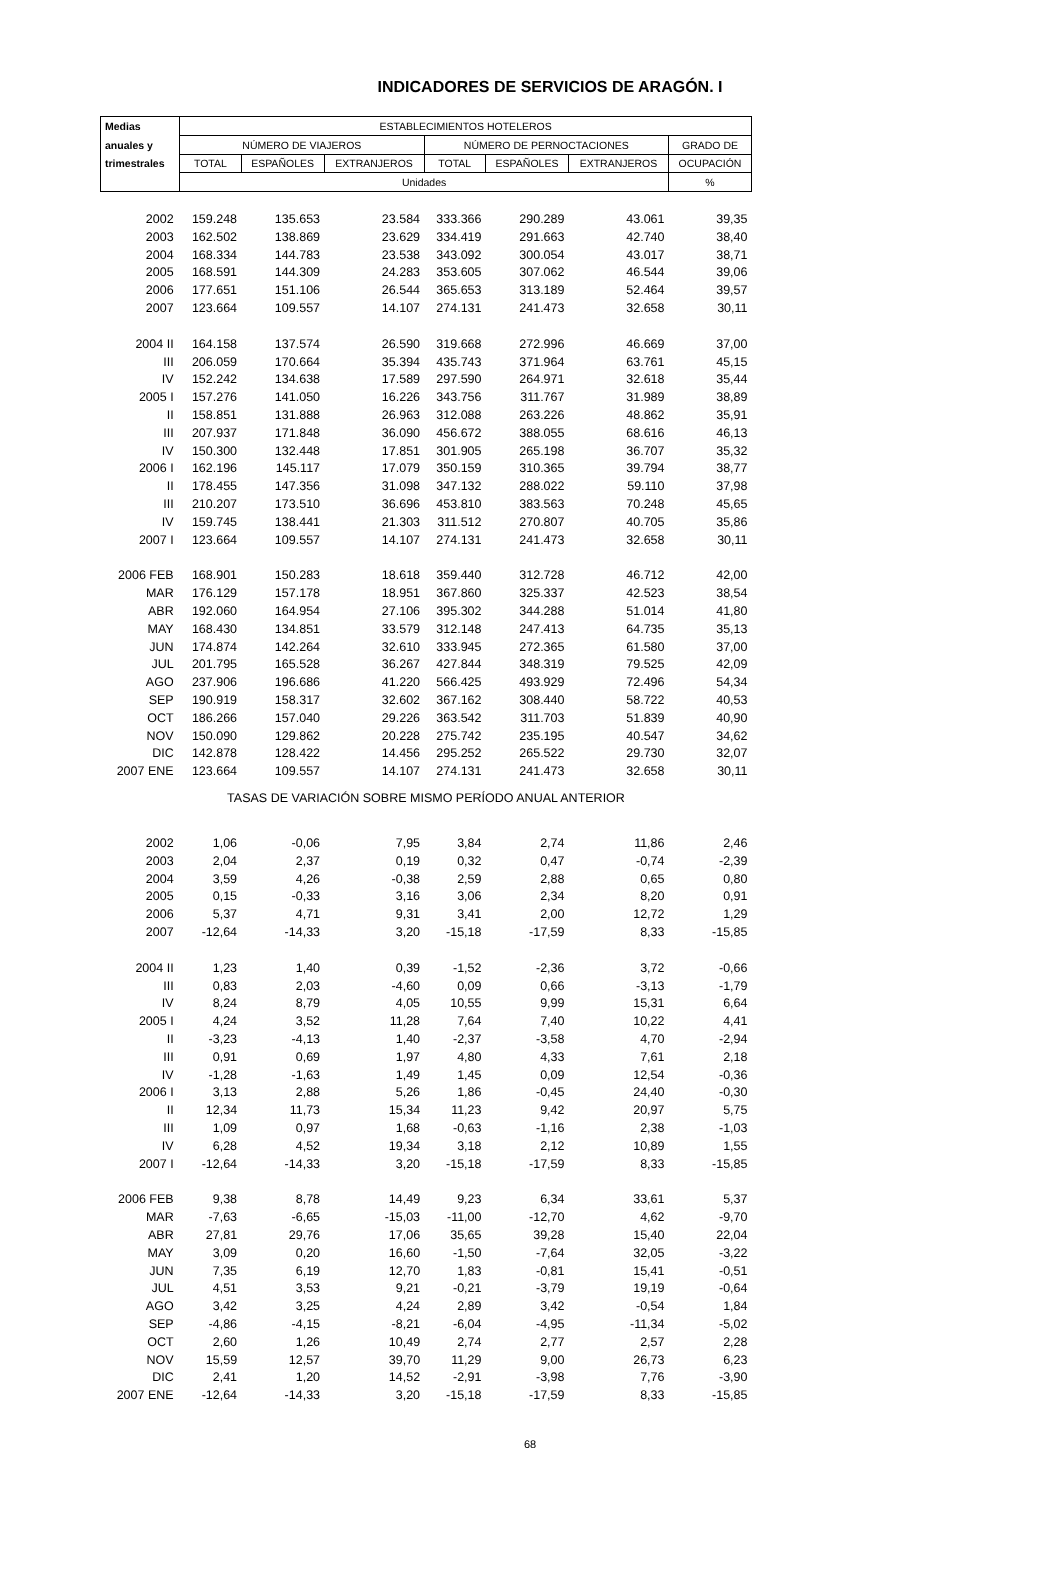INDICADORES DE SERVICIOS DE ARAGÓN. I
| Medias | ESTABLECIMIENTOS HOTELEROS | | | | | | |
| --- | --- | --- | --- | --- | --- | --- | --- |
| anuales y | NÚMERO DE VIAJEROS | | | NÚMERO DE PERNOCTACIONES | | | GRADO DE |
| trimestrales | TOTAL | ESPAÑOLES | EXTRANJEROS | TOTAL | ESPAÑOLES | EXTRANJEROS | OCUPACIÓN |
| | Unidades | | | | | | % |
| 2002 | 159.248 | 135.653 | 23.584 | 333.366 | 290.289 | 43.061 | 39,35 |
| 2003 | 162.502 | 138.869 | 23.629 | 334.419 | 291.663 | 42.740 | 38,40 |
| 2004 | 168.334 | 144.783 | 23.538 | 343.092 | 300.054 | 43.017 | 38,71 |
| 2005 | 168.591 | 144.309 | 24.283 | 353.605 | 307.062 | 46.544 | 39,06 |
| 2006 | 177.651 | 151.106 | 26.544 | 365.653 | 313.189 | 52.464 | 39,57 |
| 2007 | 123.664 | 109.557 | 14.107 | 274.131 | 241.473 | 32.658 | 30,11 |
| 2004 II | 164.158 | 137.574 | 26.590 | 319.668 | 272.996 | 46.669 | 37,00 |
| III | 206.059 | 170.664 | 35.394 | 435.743 | 371.964 | 63.761 | 45,15 |
| IV | 152.242 | 134.638 | 17.589 | 297.590 | 264.971 | 32.618 | 35,44 |
| 2005 I | 157.276 | 141.050 | 16.226 | 343.756 | 311.767 | 31.989 | 38,89 |
| II | 158.851 | 131.888 | 26.963 | 312.088 | 263.226 | 48.862 | 35,91 |
| III | 207.937 | 171.848 | 36.090 | 456.672 | 388.055 | 68.616 | 46,13 |
| IV | 150.300 | 132.448 | 17.851 | 301.905 | 265.198 | 36.707 | 35,32 |
| 2006 I | 162.196 | 145.117 | 17.079 | 350.159 | 310.365 | 39.794 | 38,77 |
| II | 178.455 | 147.356 | 31.098 | 347.132 | 288.022 | 59.110 | 37,98 |
| III | 210.207 | 173.510 | 36.696 | 453.810 | 383.563 | 70.248 | 45,65 |
| IV | 159.745 | 138.441 | 21.303 | 311.512 | 270.807 | 40.705 | 35,86 |
| 2007 I | 123.664 | 109.557 | 14.107 | 274.131 | 241.473 | 32.658 | 30,11 |
| 2006 FEB | 168.901 | 150.283 | 18.618 | 359.440 | 312.728 | 46.712 | 42,00 |
| MAR | 176.129 | 157.178 | 18.951 | 367.860 | 325.337 | 42.523 | 38,54 |
| ABR | 192.060 | 164.954 | 27.106 | 395.302 | 344.288 | 51.014 | 41,80 |
| MAY | 168.430 | 134.851 | 33.579 | 312.148 | 247.413 | 64.735 | 35,13 |
| JUN | 174.874 | 142.264 | 32.610 | 333.945 | 272.365 | 61.580 | 37,00 |
| JUL | 201.795 | 165.528 | 36.267 | 427.844 | 348.319 | 79.525 | 42,09 |
| AGO | 237.906 | 196.686 | 41.220 | 566.425 | 493.929 | 72.496 | 54,34 |
| SEP | 190.919 | 158.317 | 32.602 | 367.162 | 308.440 | 58.722 | 40,53 |
| OCT | 186.266 | 157.040 | 29.226 | 363.542 | 311.703 | 51.839 | 40,90 |
| NOV | 150.090 | 129.862 | 20.228 | 275.742 | 235.195 | 40.547 | 34,62 |
| DIC | 142.878 | 128.422 | 14.456 | 295.252 | 265.522 | 29.730 | 32,07 |
| 2007 ENE | 123.664 | 109.557 | 14.107 | 274.131 | 241.473 | 32.658 | 30,11 |
| TASAS DE VARIACIÓN SOBRE MISMO PERÍODO ANUAL ANTERIOR | | | | | | | |
| 2002 | 1,06 | -0,06 | 7,95 | 3,84 | 2,74 | 11,86 | 2,46 |
| 2003 | 2,04 | 2,37 | 0,19 | 0,32 | 0,47 | -0,74 | -2,39 |
| 2004 | 3,59 | 4,26 | -0,38 | 2,59 | 2,88 | 0,65 | 0,80 |
| 2005 | 0,15 | -0,33 | 3,16 | 3,06 | 2,34 | 8,20 | 0,91 |
| 2006 | 5,37 | 4,71 | 9,31 | 3,41 | 2,00 | 12,72 | 1,29 |
| 2007 | -12,64 | -14,33 | 3,20 | -15,18 | -17,59 | 8,33 | -15,85 |
| 2004 II | 1,23 | 1,40 | 0,39 | -1,52 | -2,36 | 3,72 | -0,66 |
| III | 0,83 | 2,03 | -4,60 | 0,09 | 0,66 | -3,13 | -1,79 |
| IV | 8,24 | 8,79 | 4,05 | 10,55 | 9,99 | 15,31 | 6,64 |
| 2005 I | 4,24 | 3,52 | 11,28 | 7,64 | 7,40 | 10,22 | 4,41 |
| II | -3,23 | -4,13 | 1,40 | -2,37 | -3,58 | 4,70 | -2,94 |
| III | 0,91 | 0,69 | 1,97 | 4,80 | 4,33 | 7,61 | 2,18 |
| IV | -1,28 | -1,63 | 1,49 | 1,45 | 0,09 | 12,54 | -0,36 |
| 2006 I | 3,13 | 2,88 | 5,26 | 1,86 | -0,45 | 24,40 | -0,30 |
| II | 12,34 | 11,73 | 15,34 | 11,23 | 9,42 | 20,97 | 5,75 |
| III | 1,09 | 0,97 | 1,68 | -0,63 | -1,16 | 2,38 | -1,03 |
| IV | 6,28 | 4,52 | 19,34 | 3,18 | 2,12 | 10,89 | 1,55 |
| 2007 I | -12,64 | -14,33 | 3,20 | -15,18 | -17,59 | 8,33 | -15,85 |
| 2006 FEB | 9,38 | 8,78 | 14,49 | 9,23 | 6,34 | 33,61 | 5,37 |
| MAR | -7,63 | -6,65 | -15,03 | -11,00 | -12,70 | 4,62 | -9,70 |
| ABR | 27,81 | 29,76 | 17,06 | 35,65 | 39,28 | 15,40 | 22,04 |
| MAY | 3,09 | 0,20 | 16,60 | -1,50 | -7,64 | 32,05 | -3,22 |
| JUN | 7,35 | 6,19 | 12,70 | 1,83 | -0,81 | 15,41 | -0,51 |
| JUL | 4,51 | 3,53 | 9,21 | -0,21 | -3,79 | 19,19 | -0,64 |
| AGO | 3,42 | 3,25 | 4,24 | 2,89 | 3,42 | -0,54 | 1,84 |
| SEP | -4,86 | -4,15 | -8,21 | -6,04 | -4,95 | -11,34 | -5,02 |
| OCT | 2,60 | 1,26 | 10,49 | 2,74 | 2,77 | 2,57 | 2,28 |
| NOV | 15,59 | 12,57 | 39,70 | 11,29 | 9,00 | 26,73 | 6,23 |
| DIC | 2,41 | 1,20 | 14,52 | -2,91 | -3,98 | 7,76 | -3,90 |
| 2007 ENE | -12,64 | -14,33 | 3,20 | -15,18 | -17,59 | 8,33 | -15,85 |
68